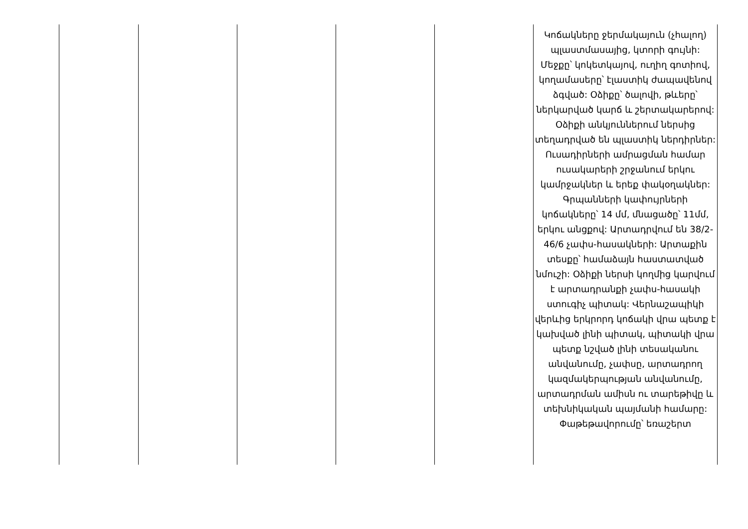| | | | | | Կոճակները ջերմակայուն (չհալող) պլաստմասայից, կտորի գույնի: Մեջքը՝ կոկետկայով, ուղիղ գոտիով, կողամասերը՝ էլաստիկ ժապավենով ձգված: Օձիքը՝ ծալովի, թևերը՝ ներկարված կարճ և շերտակարերով: Օձիքի անկյուններում ներսից տեղադրված են պլաստիկ ներդիրներ: Ուսադիրների ամրացման համար ուսակարերի շրջանում երկու կամրջակներ և երեք փակօղակներ: Գրպանների կափույրների կոճակները՝ 14 մմ, մնացածը՝ 11մմ, երկու անցքով: Արտադրվում են 38/2-46/6 չափս-հասակների: Արտաքին տեսքը՝ համաձայն հաստատված նմուշի: Օձիքի ներսի կողմից կարվում է արտադրանքի չափս-հասակի ստուգիչ պիտակ: Վերնաշապիկի վերևից երկրորդ կոճակի վրա պետք է կախված լինի պիտակ, պիտակի վրա պետք նշված լինի տեսականու անվանումը, չափսը, արտադրող կազմակերպության անվանումը, արտադրման ամիսն ու տարեթիվը և տեխնիկական պայմանի համարը: Փաթեթավորումը՝ եռաշերտ |